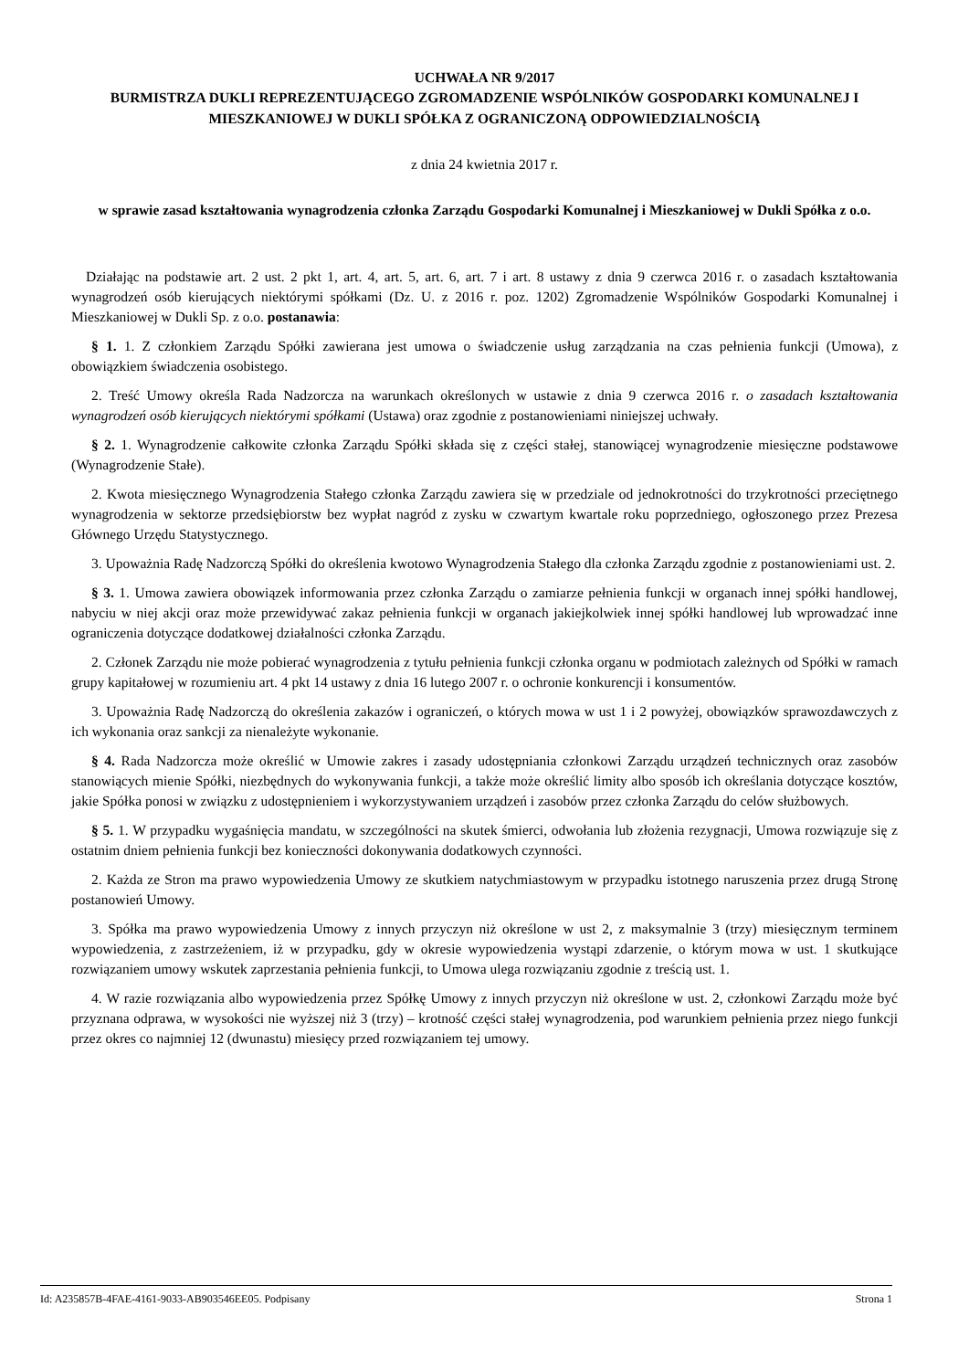UCHWAŁA NR 9/2017
BURMISTRZA DUKLI REPREZENTUJĄCEGO ZGROMADZENIE WSPÓLNIKÓW GOSPODARKI KOMUNALNEJ I MIESZKANIOWEJ W DUKLI SPÓŁKA Z OGRANICZONĄ ODPOWIEDZIALNOŚCIĄ
z dnia 24 kwietnia 2017 r.
w sprawie zasad kształtowania wynagrodzenia członka Zarządu Gospodarki Komunalnej i Mieszkaniowej w Dukli Spółka z o.o.
Działając na podstawie art. 2 ust. 2 pkt 1, art. 4, art. 5, art. 6, art. 7 i art. 8 ustawy z dnia 9 czerwca 2016 r. o zasadach kształtowania wynagrodzeń osób kierujących niektórymi spółkami (Dz. U. z 2016 r. poz. 1202) Zgromadzenie Wspólników Gospodarki Komunalnej i Mieszkaniowej w Dukli Sp. z o.o. postanawia:
§ 1. 1. Z członkiem Zarządu Spółki zawierana jest umowa o świadczenie usług zarządzania na czas pełnienia funkcji (Umowa), z obowiązkiem świadczenia osobistego.
2. Treść Umowy określa Rada Nadzorcza na warunkach określonych w ustawie z dnia 9 czerwca 2016 r. o zasadach kształtowania wynagrodzeń osób kierujących niektórymi spółkami (Ustawa) oraz zgodnie z postanowieniami niniejszej uchwały.
§ 2. 1. Wynagrodzenie całkowite członka Zarządu Spółki składa się z części stałej, stanowiącej wynagrodzenie miesięczne podstawowe (Wynagrodzenie Stałe).
2. Kwota miesięcznego Wynagrodzenia Stałego członka Zarządu zawiera się w przedziale od jednokrotności do trzykrotności przeciętnego wynagrodzenia w sektorze przedsiębiorstw bez wypłat nagród z zysku w czwartym kwartale roku poprzedniego, ogłoszonego przez Prezesa Głównego Urzędu Statystycznego.
3. Upoważnia Radę Nadzorczą Spółki do określenia kwotowo Wynagrodzenia Stałego dla członka Zarządu zgodnie z postanowieniami ust. 2.
§ 3. 1. Umowa zawiera obowiązek informowania przez członka Zarządu o zamiarze pełnienia funkcji w organach innej spółki handlowej, nabyciu w niej akcji oraz może przewidywać zakaz pełnienia funkcji w organach jakiejkolwiek innej spółki handlowej lub wprowadzać inne ograniczenia dotyczące dodatkowej działalności członka Zarządu.
2. Członek Zarządu nie może pobierać wynagrodzenia z tytułu pełnienia funkcji członka organu w podmiotach zależnych od Spółki w ramach grupy kapitałowej w rozumieniu art. 4 pkt 14 ustawy z dnia 16 lutego 2007 r. o ochronie konkurencji i konsumentów.
3. Upoważnia Radę Nadzorczą do określenia zakazów i ograniczeń, o których mowa w ust 1 i 2 powyżej, obowiązków sprawozdawczych z ich wykonania oraz sankcji za nienależyte wykonanie.
§ 4. Rada Nadzorcza może określić w Umowie zakres i zasady udostępniania członkowi Zarządu urządzeń technicznych oraz zasobów stanowiących mienie Spółki, niezbędnych do wykonywania funkcji, a także może określić limity albo sposób ich określania dotyczące kosztów, jakie Spółka ponosi w związku z udostępnieniem i wykorzystywaniem urządzeń i zasobów przez członka Zarządu do celów służbowych.
§ 5. 1. W przypadku wygaśnięcia mandatu, w szczególności na skutek śmierci, odwołania lub złożenia rezygnacji, Umowa rozwiązuje się z ostatnim dniem pełnienia funkcji bez konieczności dokonywania dodatkowych czynności.
2. Każda ze Stron ma prawo wypowiedzenia Umowy ze skutkiem natychmiastowym w przypadku istotnego naruszenia przez drugą Stronę postanowień Umowy.
3. Spółka ma prawo wypowiedzenia Umowy z innych przyczyn niż określone w ust 2, z maksymalnie 3 (trzy) miesięcznym terminem wypowiedzenia, z zastrzeżeniem, iż w przypadku, gdy w okresie wypowiedzenia wystąpi zdarzenie, o którym mowa w ust. 1 skutkujące rozwiązaniem umowy wskutek zaprzestania pełnienia funkcji, to Umowa ulega rozwiązaniu zgodnie z treścią ust. 1.
4. W razie rozwiązania albo wypowiedzenia przez Spółkę Umowy z innych przyczyn niż określone w ust. 2, członkowi Zarządu może być przyznana odprawa, w wysokości nie wyższej niż 3 (trzy) – krotność części stałej wynagrodzenia, pod warunkiem pełnienia przez niego funkcji przez okres co najmniej 12 (dwunastu) miesięcy przed rozwiązaniem tej umowy.
Id: A235857B-4FAE-4161-9033-AB903546EE05. Podpisany Strona 1